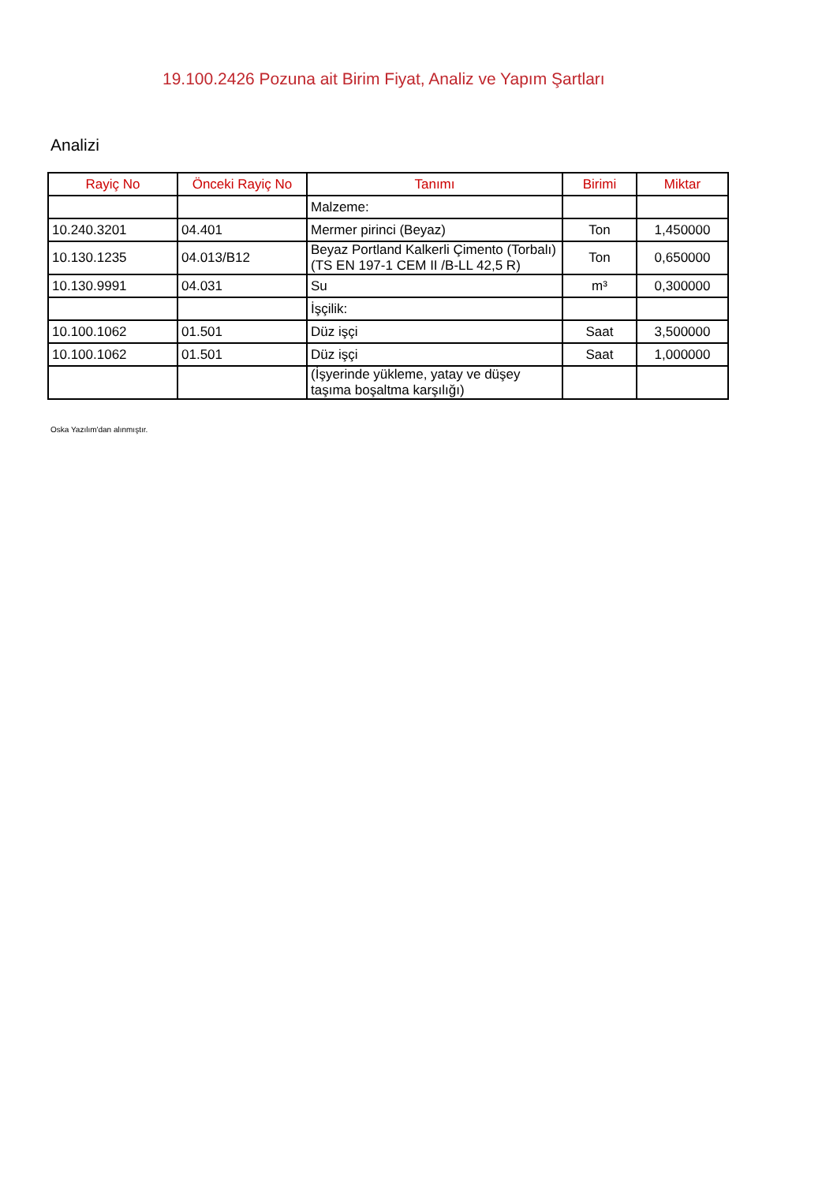19.100.2426 Pozuna ait Birim Fiyat, Analiz ve Yapım Şartları
Analizi
| Rayiç No | Önceki Rayiç No | Tanımı | Birimi | Miktar |
| --- | --- | --- | --- | --- |
| | | Malzeme: | | |
| 10.240.3201 | 04.401 | Mermer pirinci (Beyaz) | Ton | 1,450000 |
| 10.130.1235 | 04.013/B12 | Beyaz Portland Kalkerli Çimento (Torbalı) (TS EN 197-1 CEM II /B-LL 42,5 R) | Ton | 0,650000 |
| 10.130.9991 | 04.031 | Su | m³ | 0,300000 |
| | | İşçilik: | | |
| 10.100.1062 | 01.501 | Düz işçi | Saat | 3,500000 |
| 10.100.1062 | 01.501 | Düz işçi | Saat | 1,000000 |
| | | (İşyerinde yükleme, yatay ve düşey taşıma boşaltma karşılığı) | | |
Oska Yazılım'dan alınmıştır.